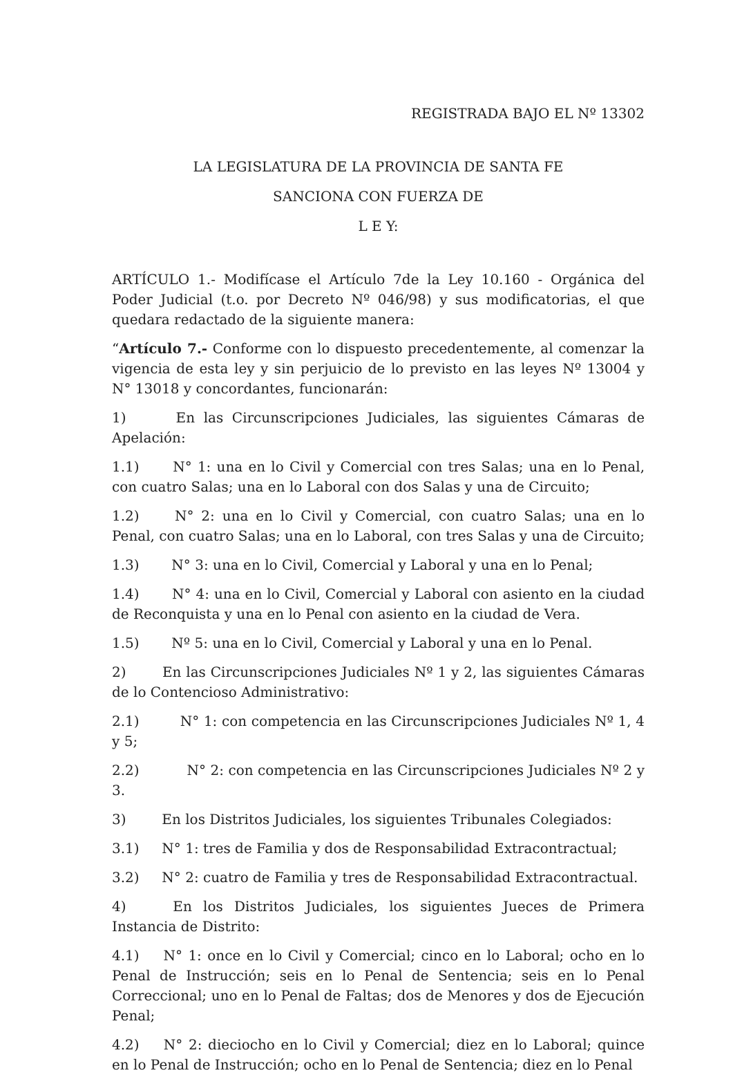REGISTRADA BAJO EL Nº 13302
LA LEGISLATURA DE LA PROVINCIA DE SANTA FE
SANCIONA CON FUERZA DE
L E Y:
ARTÍCULO 1.- Modifícase el Artículo 7de la Ley 10.160 - Orgánica del Poder Judicial (t.o. por Decreto Nº 046/98) y sus modificatorias, el que quedara redactado de la siguiente manera:
“Artículo 7.- Conforme con lo dispuesto precedentemente, al comenzar la vigencia de esta ley y sin perjuicio de lo previsto en las leyes Nº 13004 y N° 13018 y concordantes, funcionarán:
1) En las Circunscripciones Judiciales, las siguientes Cámaras de Apelación:
1.1) N° 1: una en lo Civil y Comercial con tres Salas; una en lo Penal, con cuatro Salas; una en lo Laboral con dos Salas y una de Circuito;
1.2) N° 2: una en lo Civil y Comercial, con cuatro Salas; una en lo Penal, con cuatro Salas; una en lo Laboral, con tres Salas y una de Circuito;
1.3) N° 3: una en lo Civil, Comercial y Laboral y una en lo Penal;
1.4) N° 4: una en lo Civil, Comercial y Laboral con asiento en la ciudad de Reconquista y una en lo Penal con asiento en la ciudad de Vera.
1.5) Nº 5: una en lo Civil, Comercial y Laboral y una en lo Penal.
2) En las Circunscripciones Judiciales Nº 1 y 2, las siguientes Cámaras de lo Contencioso Administrativo:
2.1) N° 1: con competencia en las Circunscripciones Judiciales Nº 1, 4 y 5;
2.2) N° 2: con competencia en las Circunscripciones Judiciales Nº 2 y 3.
3) En los Distritos Judiciales, los siguientes Tribunales Colegiados:
3.1) N° 1: tres de Familia y dos de Responsabilidad Extracontractual;
3.2) N° 2: cuatro de Familia y tres de Responsabilidad Extracontractual.
4) En los Distritos Judiciales, los siguientes Jueces de Primera Instancia de Distrito:
4.1) N° 1: once en lo Civil y Comercial; cinco en lo Laboral; ocho en lo Penal de Instrucción; seis en lo Penal de Sentencia; seis en lo Penal Correccional; uno en lo Penal de Faltas; dos de Menores y dos de Ejecución Penal;
4.2) N° 2: dieciocho en lo Civil y Comercial; diez en lo Laboral; quince en lo Penal de Instrucción; ocho en lo Penal de Sentencia; diez en lo Penal